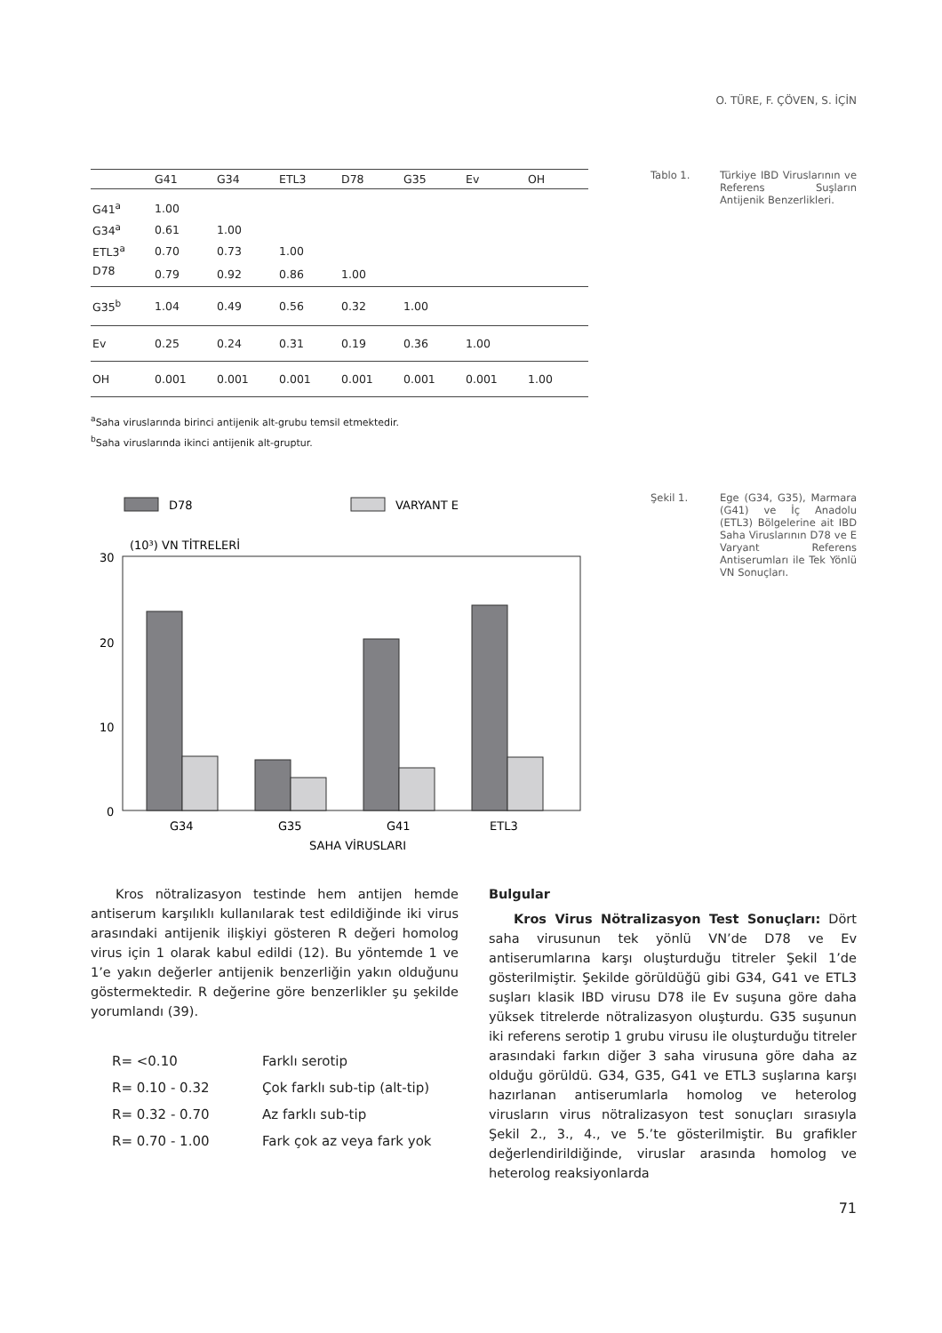O. TÜRE, F. ÇÖVEN, S. İÇİN
| | G41 | G34 | ETL3 | D78 | G35 | Ev | OH |
| --- | --- | --- | --- | --- | --- | --- | --- |
| G41<sup>a</sup> | 1.00 | | | | | | |
| G34<sup>a</sup> | 0.61 | 1.00 | | | | | |
| ETL3<sup>a</sup> | 0.70 | 0.73 | 1.00 | | | | |
| D78 | 0.79 | 0.92 | 0.86 | 1.00 | | | |
| G35<sup>b</sup> | 1.04 | 0.49 | 0.56 | 0.32 | 1.00 | | |
| Ev | 0.25 | 0.24 | 0.31 | 0.19 | 0.36 | 1.00 | |
| OH | 0.001 | 0.001 | 0.001 | 0.001 | 0.001 | 0.001 | 1.00 |
<sup>a</sup> Saha viruslarında birinci antijenik alt-grubu temsil etmektedir.
<sup>b</sup> Saha viruslarında ikinci antijenik alt-gruptur.
Tablo 1. Türkiye IBD Viruslarının ve Referens Suşların Antijenik Benzerlikleri.
Şekil 1. Ege (G34, G35), Marmara (G41) ve İç Anadolu (ETL3) Bölgelerine ait IBD Saha Viruslarının D78 ve E Varyant Referens Antiserumları ile Tek Yönlü VN Sonuçları.
D78
VARYANT E
(10³) VN TİTRELERİ
30
20
10
0
G34
G35
G41
ETL3
SAHA VİRUSLARI
Kros nötralizasyon testinde hem antijen hemde antiserum karşılıklı kullanılarak test edildiğinde iki virus arasındaki antijenik ilişkiyi gösteren R değeri homolog virus için 1 olarak kabul edildi (12). Bu yöntemde 1 ve 1’e yakın değerler antijenik benzerliğin yakın olduğunu göstermektedir. R değerine göre benzerlikler şu şekilde yorumlandı (39).
| R= <0.10 | Farklı serotip |
| R= 0.10 - 0.32 | Çok farklı sub-tip (alt-tip) |
| R= 0.32 - 0.70 | Az farklı sub-tip |
| R= 0.70 - 1.00 | Fark çok az veya fark yok |
Bulgular
Kros Virus Nötralizasyon Test Sonuçları: Dört saha virusunun tek yönlü VN’de D78 ve Ev antiserumlarına karşı oluşturduğu titreler Şekil 1’de gösterilmiştir. Şekilde görüldüğü gibi G34, G41 ve ETL3 suşları klasik IBD virusu D78 ile Ev suşuna göre daha yüksek titrelerde nötralizasyon oluşturdu. G35 suşunun iki referens serotip 1 grubu virusu ile oluşturduğu titreler arasındaki farkın diğer 3 saha virusuna göre daha az olduğu görüldü. G34, G35, G41 ve ETL3 suşlarına karşı hazırlanan antiserumlarla homolog ve heterolog virusların virus nötralizasyon test sonuçları sırasıyla Şekil 2., 3., 4., ve 5.’te gösterilmiştir. Bu grafikler değerlendirildiğinde, viruslar arasında homolog ve heterolog reaksiyonlarda
71